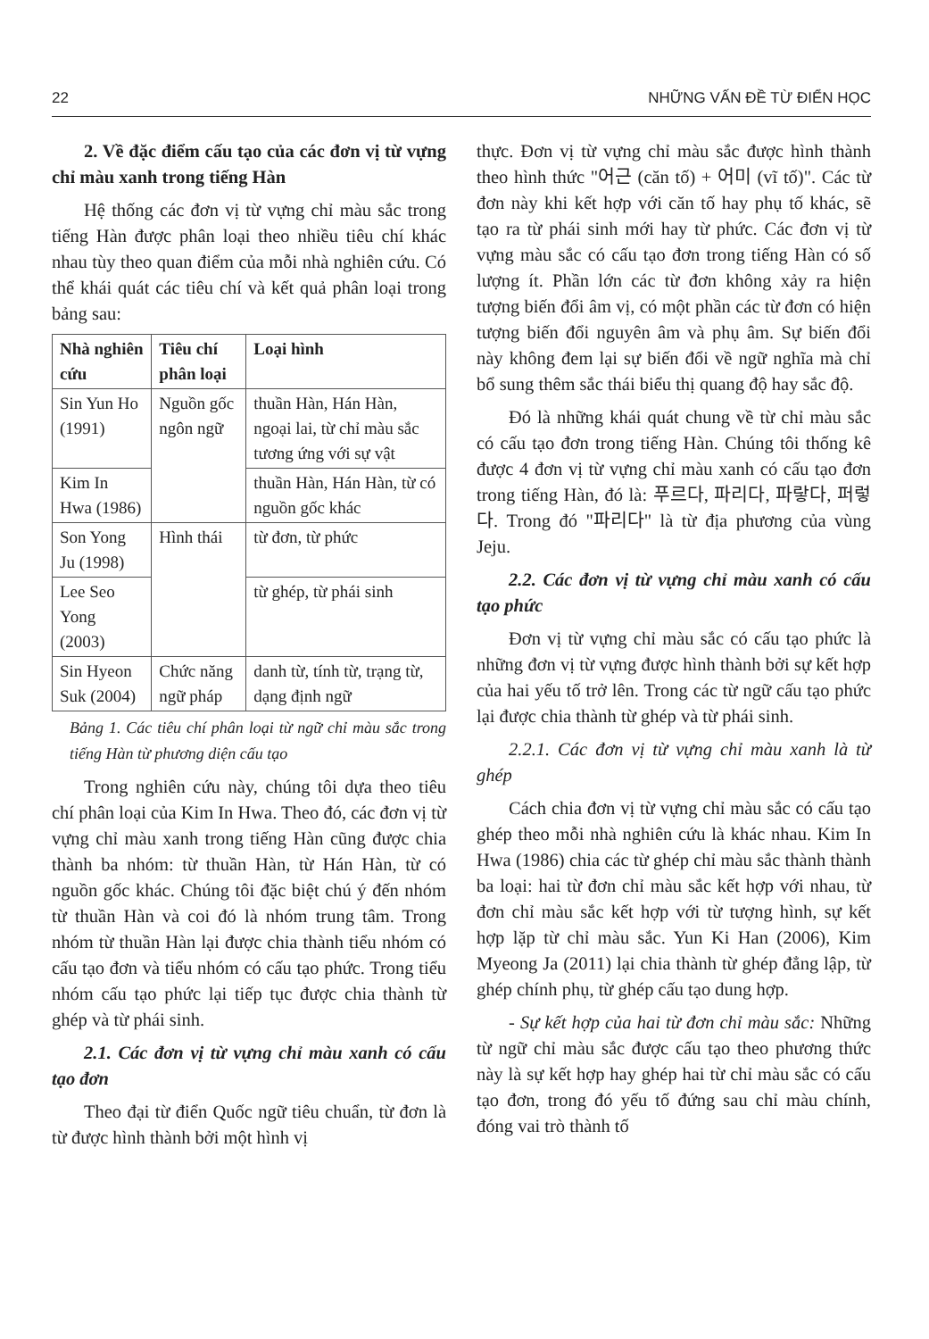22 NHỮNG VẤN ĐỀ TỪ ĐIỂN HỌC
2. Về đặc điểm cấu tạo của các đơn vị từ vựng chỉ màu xanh trong tiếng Hàn
Hệ thống các đơn vị từ vựng chỉ màu sắc trong tiếng Hàn được phân loại theo nhiều tiêu chí khác nhau tùy theo quan điểm của mỗi nhà nghiên cứu. Có thể khái quát các tiêu chí và kết quả phân loại trong bảng sau:
| Nhà nghiên cứu | Tiêu chí phân loại | Loại hình |
| --- | --- | --- |
| Sin Yun Ho (1991) | Nguồn gốc ngôn ngữ | thuần Hàn, Hán Hàn, ngoại lai, từ chỉ màu sắc tương ứng với sự vật |
| Kim In Hwa (1986) | | thuần Hàn, Hán Hàn, từ có nguồn gốc khác |
| Son Yong Ju (1998) | Hình thái | từ đơn, từ phức |
| Lee Seo Yong (2003) | | từ ghép, từ phái sinh |
| Sin Hyeon Suk (2004) | Chức năng ngữ pháp | danh từ, tính từ, trạng từ, dạng định ngữ |
Bảng 1. Các tiêu chí phân loại từ ngữ chỉ màu sắc trong tiếng Hàn từ phương diện cấu tạo
Trong nghiên cứu này, chúng tôi dựa theo tiêu chí phân loại của Kim In Hwa. Theo đó, các đơn vị từ vựng chỉ màu xanh trong tiếng Hàn cũng được chia thành ba nhóm: từ thuần Hàn, từ Hán Hàn, từ có nguồn gốc khác. Chúng tôi đặc biệt chú ý đến nhóm từ thuần Hàn và coi đó là nhóm trung tâm. Trong nhóm từ thuần Hàn lại được chia thành tiểu nhóm có cấu tạo đơn và tiểu nhóm có cấu tạo phức. Trong tiểu nhóm cấu tạo phức lại tiếp tục được chia thành từ ghép và từ phái sinh.
2.1. Các đơn vị từ vựng chỉ màu xanh có cấu tạo đơn
Theo đại từ điển Quốc ngữ tiêu chuẩn, từ đơn là từ được hình thành bởi một hình vị
thực. Đơn vị từ vựng chỉ màu sắc được hình thành theo hình thức "어근 (căn tố) + 어미 (vĩ tố)". Các từ đơn này khi kết hợp với căn tố hay phụ tố khác, sẽ tạo ra từ phái sinh mới hay từ phức. Các đơn vị từ vựng màu sắc có cấu tạo đơn trong tiếng Hàn có số lượng ít. Phần lớn các từ đơn không xảy ra hiện tượng biến đổi âm vị, có một phần các từ đơn có hiện tượng biến đổi nguyên âm và phụ âm. Sự biến đổi này không đem lại sự biến đổi về ngữ nghĩa mà chỉ bổ sung thêm sắc thái biểu thị quang độ hay sắc độ.
Đó là những khái quát chung về từ chỉ màu sắc có cấu tạo đơn trong tiếng Hàn. Chúng tôi thống kê được 4 đơn vị từ vựng chỉ màu xanh có cấu tạo đơn trong tiếng Hàn, đó là: 푸르다, 파리다, 파랗다, 퍼렇다. Trong đó "파리다" là từ địa phương của vùng Jeju.
2.2. Các đơn vị từ vựng chỉ màu xanh có cấu tạo phức
Đơn vị từ vựng chỉ màu sắc có cấu tạo phức là những đơn vị từ vựng được hình thành bởi sự kết hợp của hai yếu tố trở lên. Trong các từ ngữ cấu tạo phức lại được chia thành từ ghép và từ phái sinh.
2.2.1. Các đơn vị từ vựng chỉ màu xanh là từ ghép
Cách chia đơn vị từ vựng chỉ màu sắc có cấu tạo ghép theo mỗi nhà nghiên cứu là khác nhau. Kim In Hwa (1986) chia các từ ghép chỉ màu sắc thành thành ba loại: hai từ đơn chỉ màu sắc kết hợp với nhau, từ đơn chỉ màu sắc kết hợp với từ tượng hình, sự kết hợp lặp từ chỉ màu sắc. Yun Ki Han (2006), Kim Myeong Ja (2011) lại chia thành từ ghép đẳng lập, từ ghép chính phụ, từ ghép cấu tạo dung hợp.
- Sự kết hợp của hai từ đơn chỉ màu sắc: Những từ ngữ chỉ màu sắc được cấu tạo theo phương thức này là sự kết hợp hay ghép hai từ chỉ màu sắc có cấu tạo đơn, trong đó yếu tố đứng sau chỉ màu chính, đóng vai trò thành tố